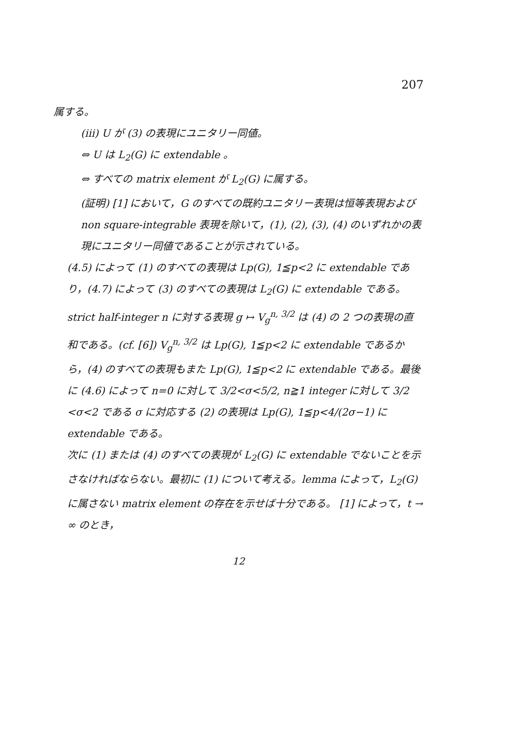207
属する。
(iii) U が (3) の表現にユニタリー同値。
⇔ U は L<sub>2</sub>(G) に extendable 。
⇔ すべての matrix element が L<sub>2</sub>(G) に属する。
(証明) [1] において，G のすべての既約ユニタリー表現は恒等表現および non square-integrable 表現を除いて，(1), (2), (3), (4) のいずれかの表現にユニタリー同値であることが示されている。
(4.5) によって (1) のすべての表現は Lp(G), 1≦p<2 に extendable であり，(4.7) によって (3) のすべての表現は L<sub>2</sub>(G) に extendable である。 strict half-integer n に対する表現 g ↦ V<sub>g</sub><sup>n, 3/2</sup> は (4) の 2 つの表現の直和である。(cf. [6]) V<sub>g</sub><sup>n, 3/2</sup> は Lp(G), 1≦p<2 に extendable であるから，(4) のすべての表現もまた Lp(G), 1≦p<2 に extendable である。最後に (4.6) によって n=0 に対して 3/2<σ<5/2, n≧1 integer に対して 3/2 <σ<2 である σ に対応する (2) の表現は Lp(G), 1≦p<4/(2σ−1) に extendable である。
次に (1) または (4) のすべての表現が L<sub>2</sub>(G) に extendable でないことを示さなければならない。最初に (1) について考える。lemma によって，L<sub>2</sub>(G) に属さない matrix element の存在を示せば十分である。 [1] によって，t → ∞ のとき，
12